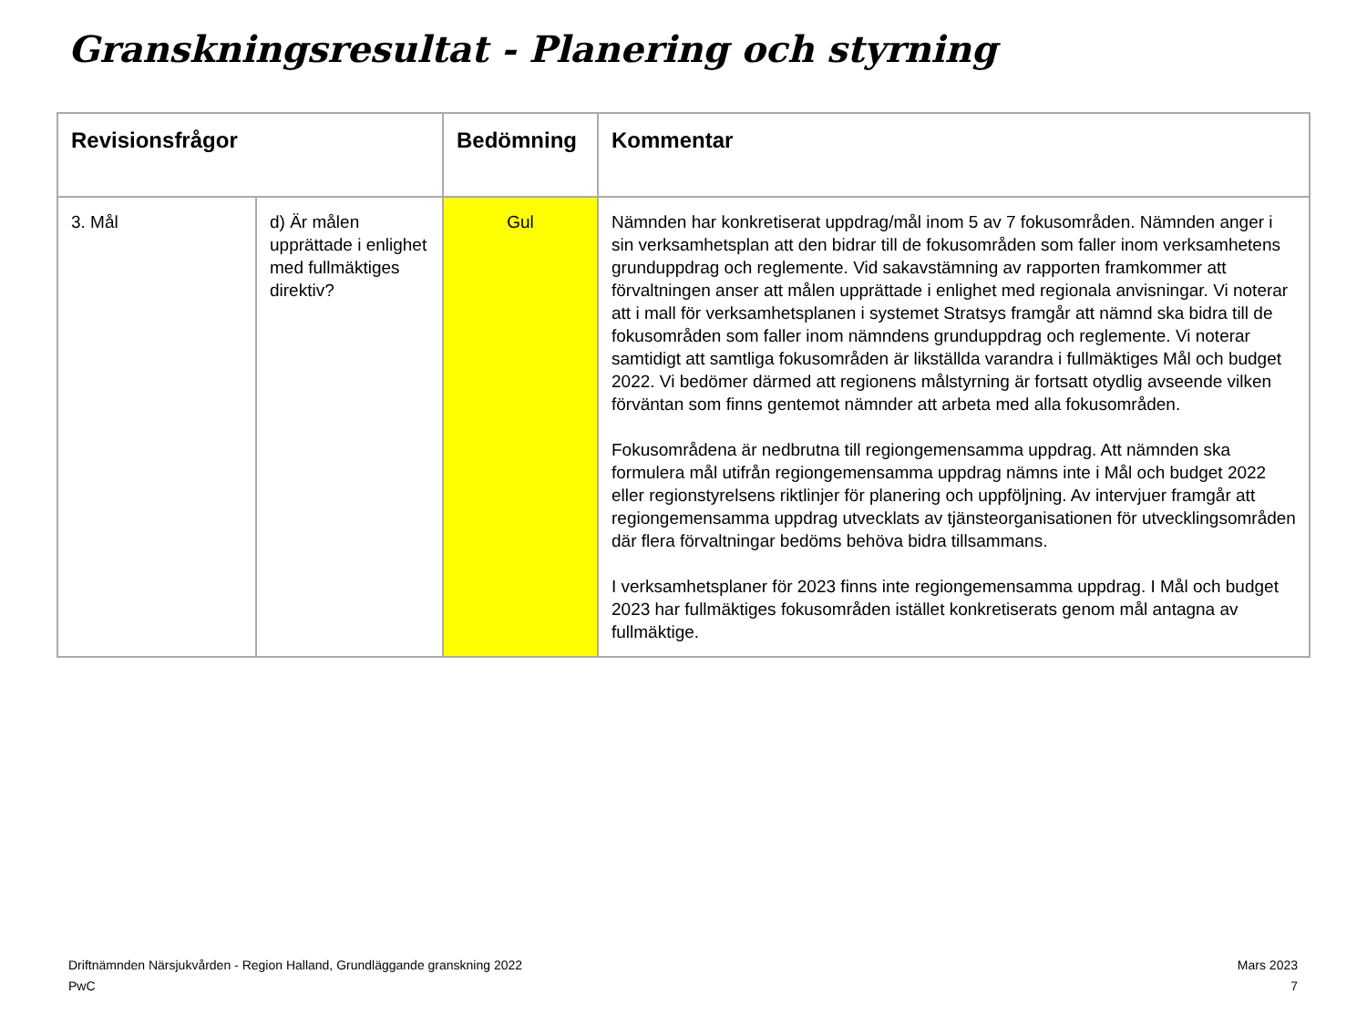Granskningsresultat - Planering och styrning
| Revisionsfrågor | | Bedömning | Kommentar |
| --- | --- | --- | --- |
| 3. Mål | d) Är målen upprättade i enlighet med fullmäktiges direktiv? | Gul | Nämnden har konkretiserat uppdrag/mål inom 5 av 7 fokusområden. Nämnden anger i sin verksamhetsplan att den bidrar till de fokusområden som faller inom verksamhetens grunduppdrag och reglemente. Vid sakavstämning av rapporten framkommer att förvaltningen anser att målen upprättade i enlighet med regionala anvisningar. Vi noterar att i mall för verksamhetsplanen i systemet Stratsys framgår att nämnd ska bidra till de fokusområden som faller inom nämndens grunduppdrag och reglemente. Vi noterar samtidigt att samtliga fokusområden är likställda varandra i fullmäktiges Mål och budget 2022. Vi bedömer därmed att regionens målstyrning är fortsatt otydlig avseende vilken förväntan som finns gentemot nämnder att arbeta med alla fokusområden. Fokusområdena är nedbrutna till regiongemensamma uppdrag. Att nämnden ska formulera mål utifrån regiongemensamma uppdrag nämns inte i Mål och budget 2022 eller regionstyrelsens riktlinjer för planering och uppföljning. Av intervjuer framgår att regiongemensamma uppdrag utvecklats av tjänsteorganisationen för utvecklingsområden där flera förvaltningar bedöms behöva bidra tillsammans. I verksamhetsplaner för 2023 finns inte regiongemensamma uppdrag. I Mål och budget 2023 har fullmäktiges fokusområden istället konkretiserats genom mål antagna av fullmäktige. |
Driftnämnden Närsjukvården - Region Halland, Grundläggande granskning 2022
PwC
Mars 2023
7